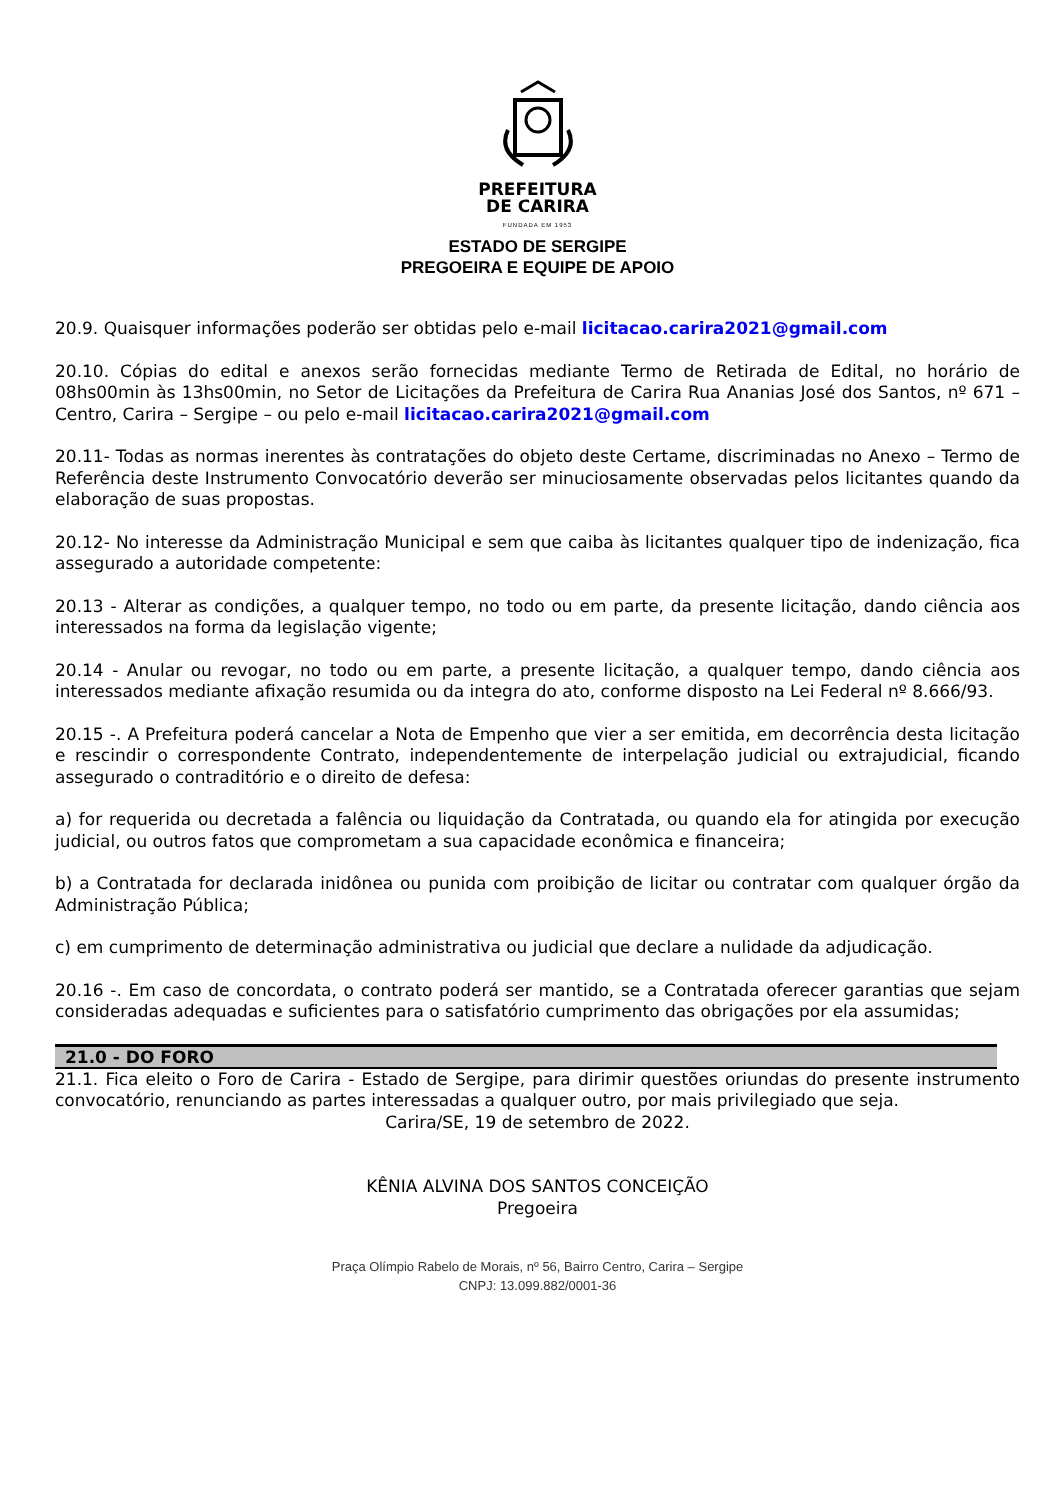PREFEITURA
DE CARIRA
FUNDADA EM 1953
ESTADO DE SERGIPE
PREGOEIRA E EQUIPE DE APOIO
20.9. Quaisquer informações poderão ser obtidas pelo e-mail licitacao.carira2021@gmail.com
20.10. Cópias do edital e anexos serão fornecidas mediante Termo de Retirada de Edital, no horário de 08hs00min às 13hs00min, no Setor de Licitações da Prefeitura de Carira Rua Ananias José dos Santos, nº 671 – Centro, Carira – Sergipe – ou pelo e-mail licitacao.carira2021@gmail.com
20.11- Todas as normas inerentes às contratações do objeto deste Certame, discriminadas no Anexo – Termo de Referência deste Instrumento Convocatório deverão ser minuciosamente observadas pelos licitantes quando da elaboração de suas propostas.
20.12- No interesse da Administração Municipal e sem que caiba às licitantes qualquer tipo de indenização, fica assegurado a autoridade competente:
20.13 - Alterar as condições, a qualquer tempo, no todo ou em parte, da presente licitação, dando ciência aos interessados na forma da legislação vigente;
20.14 - Anular ou revogar, no todo ou em parte, a presente licitação, a qualquer tempo, dando ciência aos interessados mediante afixação resumida ou da integra do ato, conforme disposto na Lei Federal nº 8.666/93.
20.15 -. A Prefeitura poderá cancelar a Nota de Empenho que vier a ser emitida, em decorrência desta licitação e rescindir o correspondente Contrato, independentemente de interpelação judicial ou extrajudicial, ficando assegurado o contraditório e o direito de defesa:
a) for requerida ou decretada a falência ou liquidação da Contratada, ou quando ela for atingida por execução judicial, ou outros fatos que comprometam a sua capacidade econômica e financeira;
b) a Contratada for declarada inidônea ou punida com proibição de licitar ou contratar com qualquer órgão da Administração Pública;
c) em cumprimento de determinação administrativa ou judicial que declare a nulidade da adjudicação.
20.16 -. Em caso de concordata, o contrato poderá ser mantido, se a Contratada oferecer garantias que sejam consideradas adequadas e suficientes para o satisfatório cumprimento das obrigações por ela assumidas;
21.0 - DO FORO
21.1. Fica eleito o Foro de Carira - Estado de Sergipe, para dirimir questões oriundas do presente instrumento convocatório, renunciando as partes interessadas a qualquer outro, por mais privilegiado que seja.
Carira/SE, 19 de setembro de 2022.
KÊNIA ALVINA DOS SANTOS CONCEIÇÃO
Pregoeira
Praça Olímpio Rabelo de Morais, nº 56, Bairro Centro, Carira – Sergipe
CNPJ: 13.099.882/0001-36